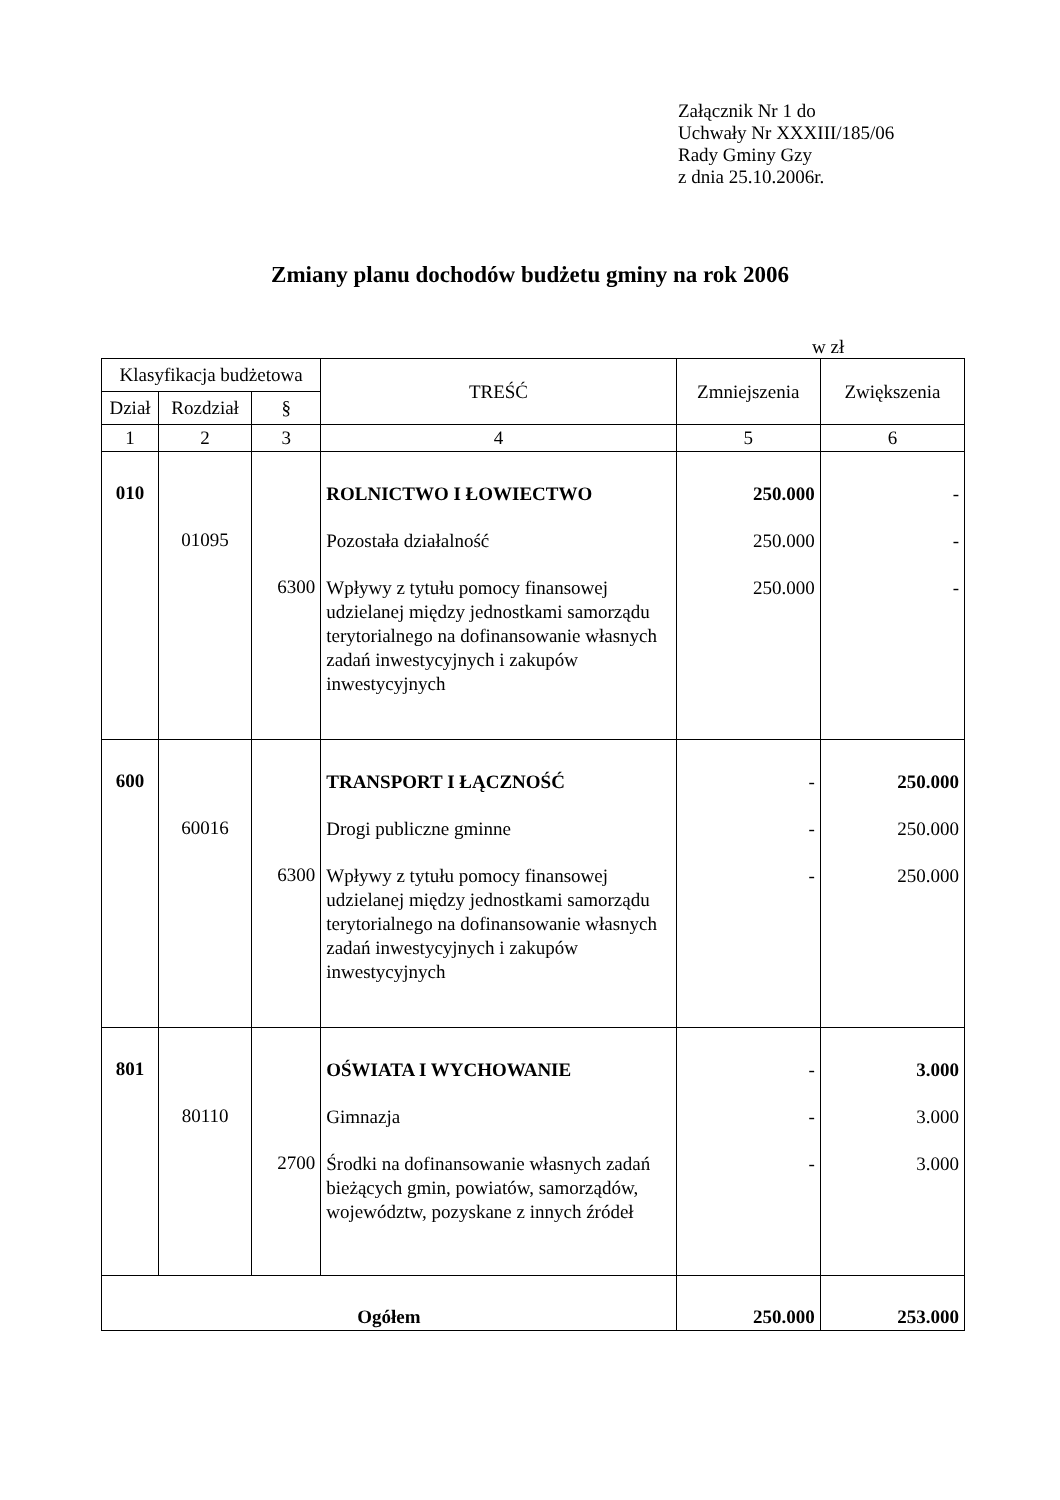Załącznik Nr 1 do
Uchwały Nr XXXIII/185/06
Rady Gminy Gzy
z dnia 25.10.2006r.
Zmiany planu dochodów budżetu gminy na rok 2006
w zł
| Klasyfikacja budżetowa | | | TREŚĆ | Zmniejszenia | Zwiększenia |
| --- | --- | --- | --- | --- | --- |
| Dział | Rozdział | § | | | |
| 1 | 2 | 3 | 4 | 5 | 6 |
| 010 | 01095 | 6300 | ROLNICTWO I ŁOWIECTWO Pozostała działalność Wpływy z tytułu pomocy finansowej udzielanej między jednostkami samorządu terytorialnego na dofinansowanie własnych zadań inwestycyjnych i zakupów inwestycyjnych | 250.000 250.000 250.000 | - - - |
| 600 | 60016 | 6300 | TRANSPORT I ŁĄCZNOŚĆ Drogi publiczne gminne Wpływy z tytułu pomocy finansowej udzielanej między jednostkami samorządu terytorialnego na dofinansowanie własnych zadań inwestycyjnych i zakupów inwestycyjnych | - - - | 250.000 250.000 250.000 |
| 801 | 80110 | 2700 | OŚWIATA I WYCHOWANIE Gimnazja Środki na dofinansowanie własnych zadań bieżących gmin, powiatów, samorządów, województw, pozyskane z innych źródeł | - - - | 3.000 3.000 3.000 |
| Ogółem | | | | 250.000 | 253.000 |